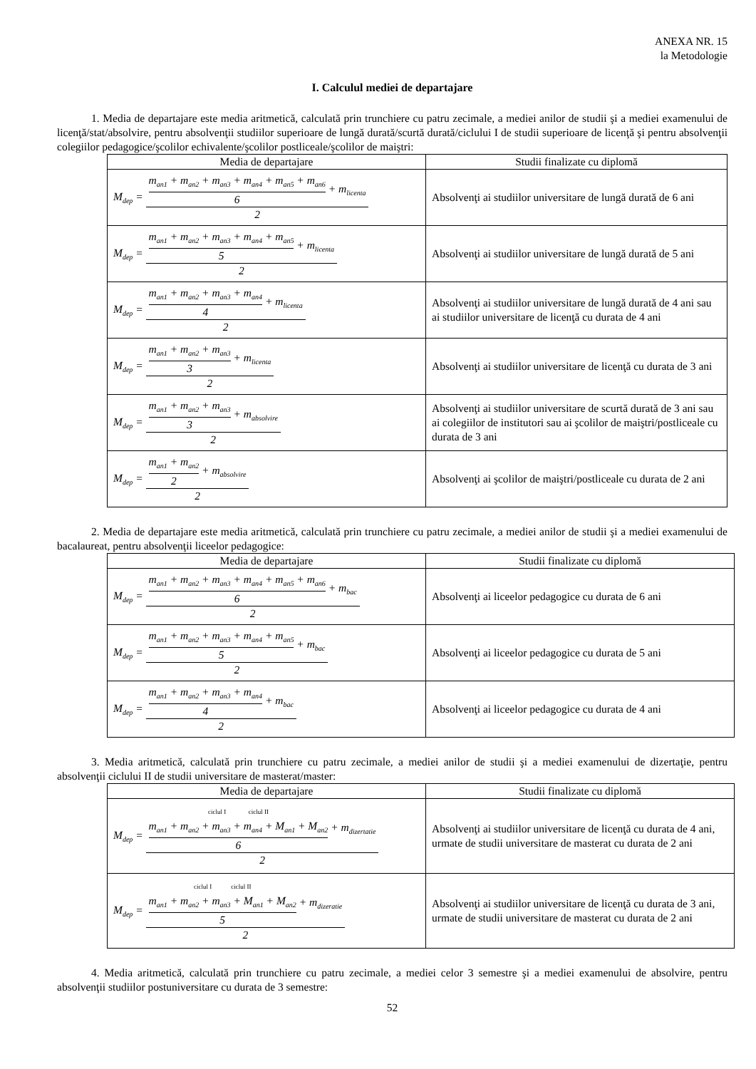ANEXA NR. 15
la Metodologie
I. Calculul mediei de departajare
1. Media de departajare este media aritmetică, calculată prin trunchiere cu patru zecimale, a mediei anilor de studii şi a mediei examenului de licenţă/stat/absolvire, pentru absolvenţii studiilor superioare de lungă durată/scurtă durată/ciclului I de studii superioare de licenţă şi pentru absolvenţii colegiilor pedagogice/şcolilor echivalente/şcolilor postliceale/şcolilor de maiştri:
| Media de departajare | Studii finalizate cu diplomă |
| --- | --- |
| M<sub>dep</sub> = m<sub>an1</sub> + m<sub>an2</sub> + m<sub>an3</sub> + m<sub>an4</sub> + m<sub>an5</sub> + m<sub>an6</sub> 6 + m<sub>licenta</sub> 2 | Absolvenţi ai studiilor universitare de lungă durată de 6 ani |
| M<sub>dep</sub> = m<sub>an1</sub> + m<sub>an2</sub> + m<sub>an3</sub> + m<sub>an4</sub> + m<sub>an5</sub> 5 + m<sub>licenta</sub> 2 | Absolvenţi ai studiilor universitare de lungă durată de 5 ani |
| M<sub>dep</sub> = m<sub>an1</sub> + m<sub>an2</sub> + m<sub>an3</sub> + m<sub>an4</sub> 4 + m<sub>licenta</sub> 2 | Absolvenţi ai studiilor universitare de lungă durată de 4 ani sau ai studiilor universitare de licenţă cu durata de 4 ani |
| M<sub>dep</sub> = m<sub>an1</sub> + m<sub>an2</sub> + m<sub>an3</sub> 3 + m<sub>licenta</sub> 2 | Absolvenţi ai studiilor universitare de licenţă cu durata de 3 ani |
| M<sub>dep</sub> = m<sub>an1</sub> + m<sub>an2</sub> + m<sub>an3</sub> 3 + m<sub>absolvire</sub> 2 | Absolvenţi ai studiilor universitare de scurtă durată de 3 ani sau ai colegiilor de institutori sau ai şcolilor de maiştri/postliceale cu durata de 3 ani |
| M<sub>dep</sub> = m<sub>an1</sub> + m<sub>an2</sub> 2 + m<sub>absolvire</sub> 2 | Absolvenţi ai şcolilor de maiştri/postliceale cu durata de 2 ani |
2. Media de departajare este media aritmetică, calculată prin trunchiere cu patru zecimale, a mediei anilor de studii şi a mediei examenului de bacalaureat, pentru absolvenţii liceelor pedagogice:
| Media de departajare | Studii finalizate cu diplomă |
| --- | --- |
| M<sub>dep</sub> = m<sub>an1</sub> + m<sub>an2</sub> + m<sub>an3</sub> + m<sub>an4</sub> + m<sub>an5</sub> + m<sub>an6</sub> 6 + m<sub>bac</sub> 2 | Absolvenţi ai liceelor pedagogice cu durata de 6 ani |
| M<sub>dep</sub> = m<sub>an1</sub> + m<sub>an2</sub> + m<sub>an3</sub> + m<sub>an4</sub> + m<sub>an5</sub> 5 + m<sub>bac</sub> 2 | Absolvenţi ai liceelor pedagogice cu durata de 5 ani |
| M<sub>dep</sub> = m<sub>an1</sub> + m<sub>an2</sub> + m<sub>an3</sub> + m<sub>an4</sub> 4 + m<sub>bac</sub> 2 | Absolvenţi ai liceelor pedagogice cu durata de 4 ani |
3. Media aritmetică, calculată prin trunchiere cu patru zecimale, a mediei anilor de studii şi a mediei examenului de dizertaţie, pentru absolvenţii ciclului II de studii universitare de masterat/master:
| Media de departajare | Studii finalizate cu diplomă |
| --- | --- |
| M<sub>dep</sub> = ciclul I ciclul II m<sub>an1</sub> + m<sub>an2</sub> + m<sub>an3</sub> + m<sub>an4</sub> + M<sub>an1</sub> + M<sub>an2</sub> 6 + m<sub>dizertatie</sub> 2 | Absolvenţi ai studiilor universitare de licenţă cu durata de 4 ani, urmate de studii universitare de masterat cu durata de 2 ani |
| M<sub>dep</sub> = ciclul I ciclul II m<sub>an1</sub> + m<sub>an2</sub> + m<sub>an3</sub> + M<sub>an1</sub> + M<sub>an2</sub> 5 + m<sub>dizeratie</sub> 2 | Absolvenţi ai studiilor universitare de licenţă cu durata de 3 ani, urmate de studii universitare de masterat cu durata de 2 ani |
4. Media aritmetică, calculată prin trunchiere cu patru zecimale, a mediei celor 3 semestre şi a mediei examenului de absolvire, pentru absolvenţii studiilor postuniversitare cu durata de 3 semestre:
52